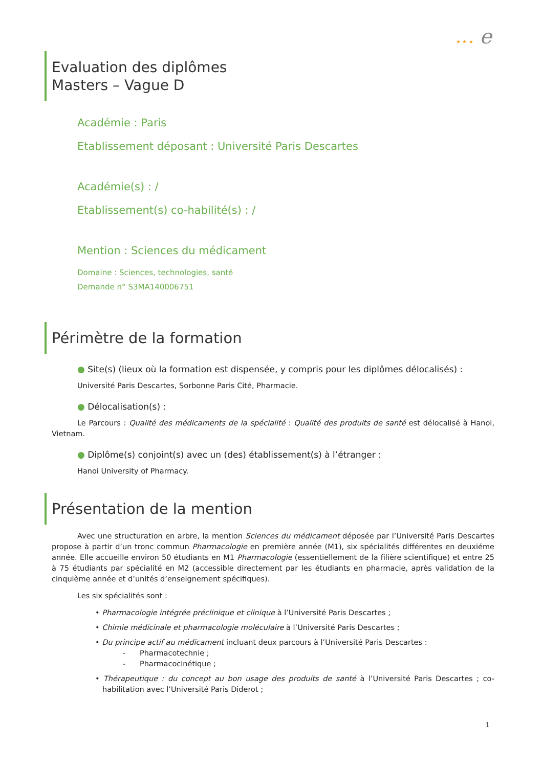★ ★ ★ e
Evaluation des diplômes
Masters – Vague D
Académie : Paris
Etablissement déposant : Université Paris Descartes
Académie(s) : /
Etablissement(s) co-habilité(s) : /
Mention : Sciences du médicament
Domaine : Sciences, technologies, santé
Demande n° S3MA140006751
Périmètre de la formation
● Site(s) (lieux où la formation est dispensée, y compris pour les diplômes délocalisés) :
Université Paris Descartes, Sorbonne Paris Cité, Pharmacie.
● Délocalisation(s) :
Le Parcours : Qualité des médicaments de la spécialité : Qualité des produits de santé est délocalisé à Hanoi, Vietnam.
● Diplôme(s) conjoint(s) avec un (des) établissement(s) à l’étranger :
Hanoi University of Pharmacy.
Présentation de la mention
Avec une structuration en arbre, la mention Sciences du médicament déposée par l’Université Paris Descartes propose à partir d’un tronc commun Pharmacologie en première année (M1), six spécialités différentes en deuxiéme année. Elle accueille environ 50 étudiants en M1 Pharmacologie (essentiellement de la filière scientifique) et entre 25 à 75 étudiants par spécialité en M2 (accessible directement par les étudiants en pharmacie, après validation de la cinquième année et d’unités d’enseignement spécifiques).
Les six spécialités sont :
• Pharmacologie intégrée préclinique et clinique à l’Université Paris Descartes ;
• Chimie médicinale et pharmacologie moléculaire à l’Université Paris Descartes ;
• Du principe actif au médicament incluant deux parcours à l’Université Paris Descartes :
- Pharmacotechnie ;
- Pharmacocinétique ;
• Thérapeutique : du concept au bon usage des produits de santé à l’Université Paris Descartes ; co-habilitation avec l’Université Paris Diderot ;
1